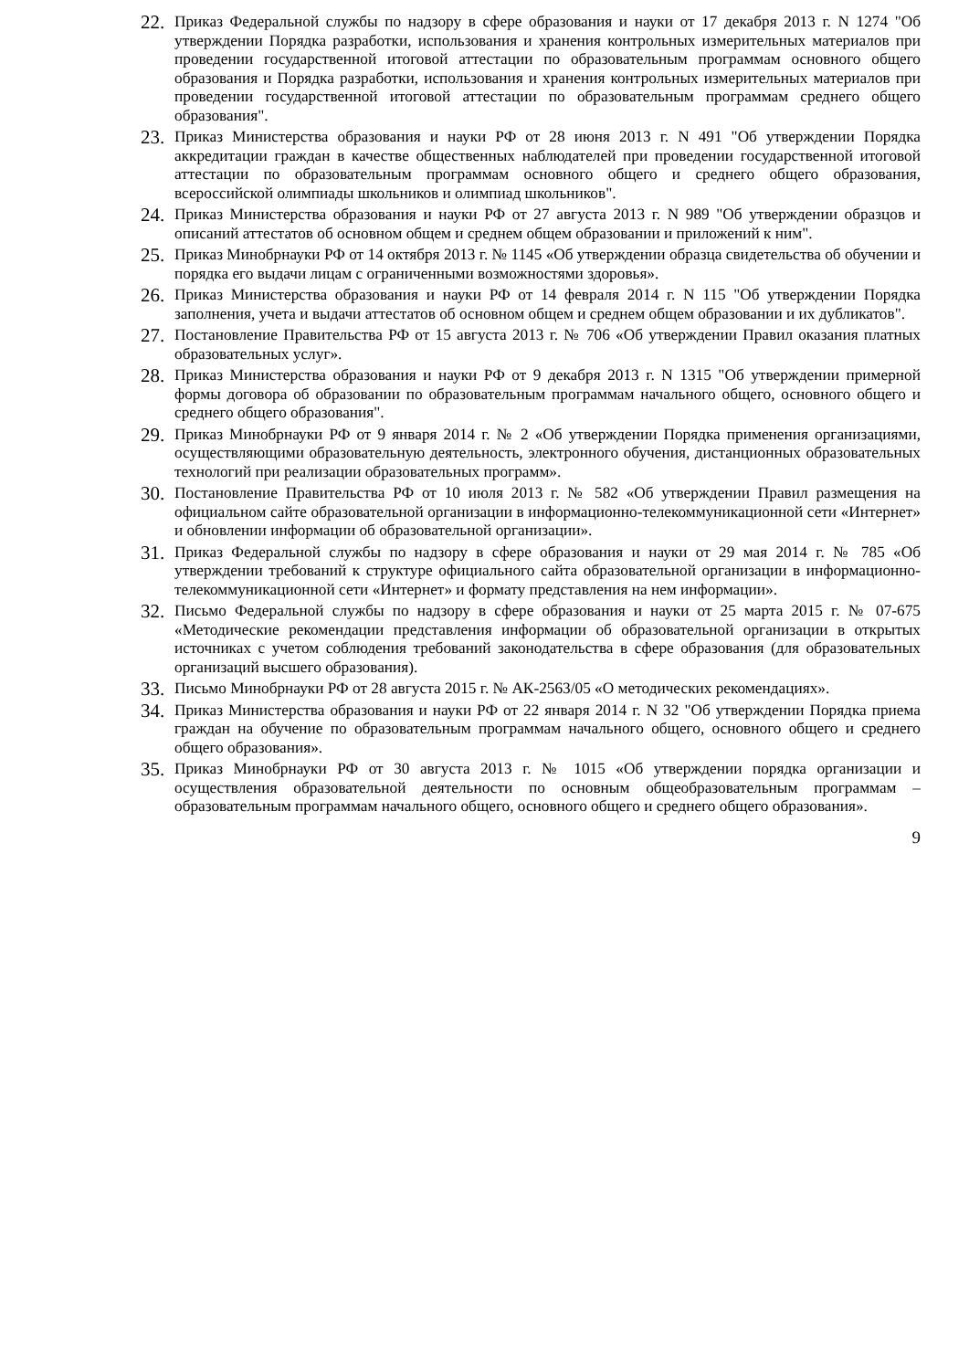22. Приказ Федеральной службы по надзору в сфере образования и науки от 17 декабря 2013 г. N 1274 "Об утверждении Порядка разработки, использования и хранения контрольных измерительных материалов при проведении государственной итоговой аттестации по образовательным программам основного общего образования и Порядка разработки, использования и хранения контрольных измерительных материалов при проведении государственной итоговой аттестации по образовательным программам среднего общего образования".
23. Приказ Министерства образования и науки РФ от 28 июня 2013 г. N 491 "Об утверждении Порядка аккредитации граждан в качестве общественных наблюдателей при проведении государственной итоговой аттестации по образовательным программам основного общего и среднего общего образования, всероссийской олимпиады школьников и олимпиад школьников".
24. Приказ Министерства образования и науки РФ от 27 августа 2013 г. N 989 "Об утверждении образцов и описаний аттестатов об основном общем и среднем общем образовании и приложений к ним".
25. Приказ Минобрнауки РФ от 14 октября 2013 г. № 1145 «Об утверждении образца свидетельства об обучении и порядка его выдачи лицам с ограниченными возможностями здоровья».
26. Приказ Министерства образования и науки РФ от 14 февраля 2014 г. N 115 "Об утверждении Порядка заполнения, учета и выдачи аттестатов об основном общем и среднем общем образовании и их дубликатов".
27. Постановление Правительства РФ от 15 августа 2013 г. № 706 «Об утверждении Правил оказания платных образовательных услуг».
28. Приказ Министерства образования и науки РФ от 9 декабря 2013 г. N 1315 "Об утверждении примерной формы договора об образовании по образовательным программам начального общего, основного общего и среднего общего образования".
29. Приказ Минобрнауки РФ от 9 января 2014 г. № 2 «Об утверждении Порядка применения организациями, осуществляющими образовательную деятельность, электронного обучения, дистанционных образовательных технологий при реализации образовательных программ».
30. Постановление Правительства РФ от 10 июля 2013 г. № 582 «Об утверждении Правил размещения на официальном сайте образовательной организации в информационно-телекоммуникационной сети «Интернет» и обновлении информации об образовательной организации».
31. Приказ Федеральной службы по надзору в сфере образования и науки от 29 мая 2014 г. № 785 «Об утверждении требований к структуре официального сайта образовательной организации в информационно-телекоммуникационной сети «Интернет» и формату представления на нем информации».
32. Письмо Федеральной службы по надзору в сфере образования и науки от 25 марта 2015 г. № 07-675 «Методические рекомендации представления информации об образовательной организации в открытых источниках с учетом соблюдения требований законодательства в сфере образования (для образовательных организаций высшего образования).
33. Письмо Минобрнауки РФ от 28 августа 2015 г. № АК-2563/05 «О методических рекомендациях».
34. Приказ Министерства образования и науки РФ от 22 января 2014 г. N 32 "Об утверждении Порядка приема граждан на обучение по образовательным программам начального общего, основного общего и среднего общего образования».
35. Приказ Минобрнауки РФ от 30 августа 2013 г. № 1015 «Об утверждении порядка организации и осуществления образовательной деятельности по основным общеобразовательным программам – образовательным программам начального общего, основного общего и среднего общего образования».
9